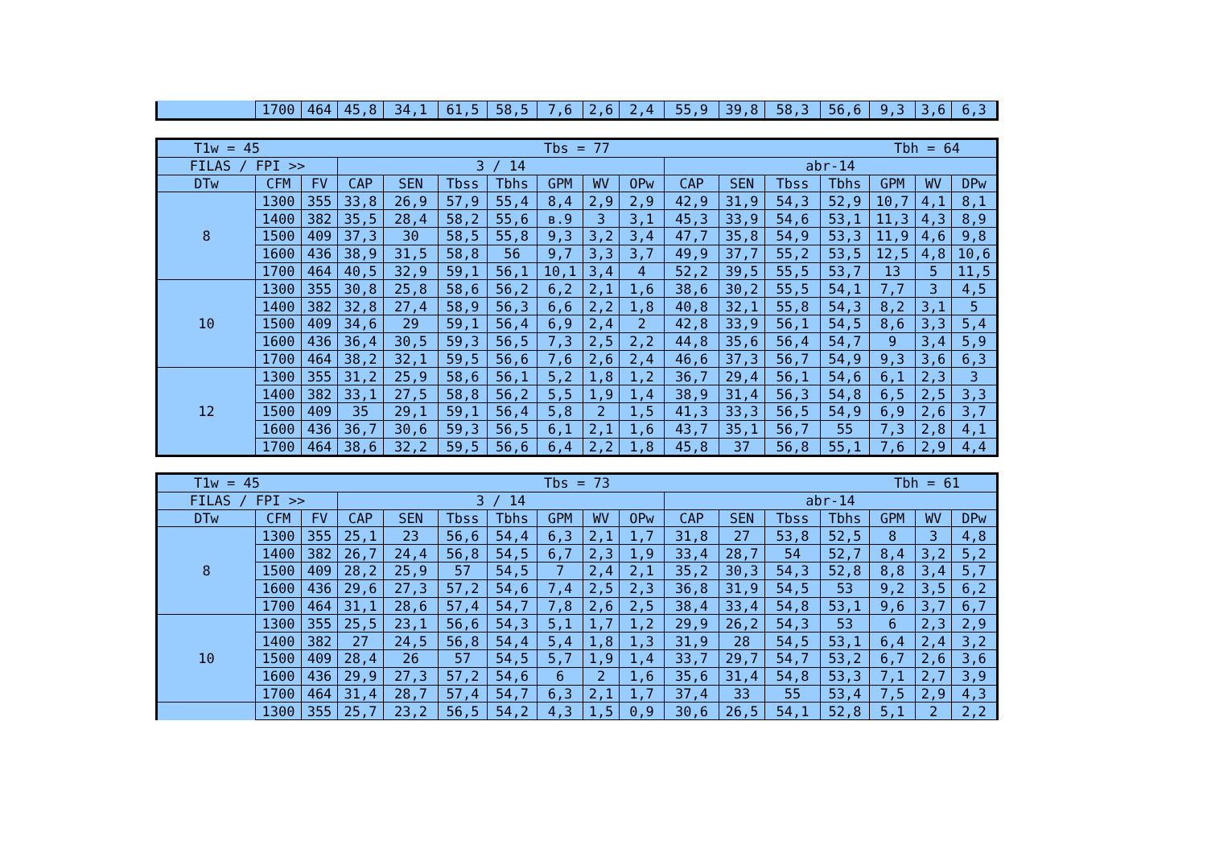| | 1700 | 464 | 45,8 | 34,1 | 61,5 | 58,5 | 7,6 | 2,6 | 2,4 | 55,9 | 39,8 | 58,3 | 56,6 | 9,3 | 3,6 | 6,3 |
| T1w = 45 Tbs = 77 Tbh = 64 | | | | | | | | | | | | | | | | |
| FILAS / FPI >> | | | 3 / 14 | | | | | | | abr-14 | | | | | | |
| DTw | CFM | FV | CAP | SEN | Tbss | Tbhs | GPM | WV | OPw | CAP | SEN | Tbss | Tbhs | GPM | WV | DPw |
| 8 | 1300 | 355 | 33,8 | 26,9 | 57,9 | 55,4 | 8,4 | 2,9 | 2,9 | 42,9 | 31,9 | 54,3 | 52,9 | 10,7 | 4,1 | 8,1 |
| | 1400 | 382 | 35,5 | 28,4 | 58,2 | 55,6 | в.9 | 3 | 3,1 | 45,3 | 33,9 | 54,6 | 53,1 | 11,3 | 4,3 | 8,9 |
| | 1500 | 409 | 37,3 | 30 | 58,5 | 55,8 | 9,3 | 3,2 | 3,4 | 47,7 | 35,8 | 54,9 | 53,3 | 11,9 | 4,6 | 9,8 |
| | 1600 | 436 | 38,9 | 31,5 | 58,8 | 56 | 9,7 | 3,3 | 3,7 | 49,9 | 37,7 | 55,2 | 53,5 | 12,5 | 4,8 | 10,6 |
| | 1700 | 464 | 40,5 | 32,9 | 59,1 | 56,1 | 10,1 | 3,4 | 4 | 52,2 | 39,5 | 55,5 | 53,7 | 13 | 5 | 11,5 |
| 10 | 1300 | 355 | 30,8 | 25,8 | 58,6 | 56,2 | 6,2 | 2,1 | 1,6 | 38,6 | 30,2 | 55,5 | 54,1 | 7,7 | 3 | 4,5 |
| | 1400 | 382 | 32,8 | 27,4 | 58,9 | 56,3 | 6,6 | 2,2 | 1,8 | 40,8 | 32,1 | 55,8 | 54,3 | 8,2 | 3,1 | 5 |
| | 1500 | 409 | 34,6 | 29 | 59,1 | 56,4 | 6,9 | 2,4 | 2 | 42,8 | 33,9 | 56,1 | 54,5 | 8,6 | 3,3 | 5,4 |
| | 1600 | 436 | 36,4 | 30,5 | 59,3 | 56,5 | 7,3 | 2,5 | 2,2 | 44,8 | 35,6 | 56,4 | 54,7 | 9 | 3,4 | 5,9 |
| | 1700 | 464 | 38,2 | 32,1 | 59,5 | 56,6 | 7,6 | 2,6 | 2,4 | 46,6 | 37,3 | 56,7 | 54,9 | 9,3 | 3,6 | 6,3 |
| 12 | 1300 | 355 | 31,2 | 25,9 | 58,6 | 56,1 | 5,2 | 1,8 | 1,2 | 36,7 | 29,4 | 56,1 | 54,6 | 6,1 | 2,3 | 3 |
| | 1400 | 382 | 33,1 | 27,5 | 58,8 | 56,2 | 5,5 | 1,9 | 1,4 | 38,9 | 31,4 | 56,3 | 54,8 | 6,5 | 2,5 | 3,3 |
| | 1500 | 409 | 35 | 29,1 | 59,1 | 56,4 | 5,8 | 2 | 1,5 | 41,3 | 33,3 | 56,5 | 54,9 | 6,9 | 2,6 | 3,7 |
| | 1600 | 436 | 36,7 | 30,6 | 59,3 | 56,5 | 6,1 | 2,1 | 1,6 | 43,7 | 35,1 | 56,7 | 55 | 7,3 | 2,8 | 4,1 |
| | 1700 | 464 | 38,6 | 32,2 | 59,5 | 56,6 | 6,4 | 2,2 | 1,8 | 45,8 | 37 | 56,8 | 55,1 | 7,6 | 2,9 | 4,4 |
| T1w = 45 Tbs = 73 Tbh = 61 | | | | | | | | | | | | | | | | |
| FILAS / FPI >> | | | 3 / 14 | | | | | | | abr-14 | | | | | | |
| DTw | CFM | FV | CAP | SEN | Tbss | Tbhs | GPM | WV | OPw | CAP | SEN | Tbss | Tbhs | GPM | WV | DPw |
| 8 | 1300 | 355 | 25,1 | 23 | 56,6 | 54,4 | 6,3 | 2,1 | 1,7 | 31,8 | 27 | 53,8 | 52,5 | 8 | 3 | 4,8 |
| | 1400 | 382 | 26,7 | 24,4 | 56,8 | 54,5 | 6,7 | 2,3 | 1,9 | 33,4 | 28,7 | 54 | 52,7 | 8,4 | 3,2 | 5,2 |
| | 1500 | 409 | 28,2 | 25,9 | 57 | 54,5 | 7 | 2,4 | 2,1 | 35,2 | 30,3 | 54,3 | 52,8 | 8,8 | 3,4 | 5,7 |
| | 1600 | 436 | 29,6 | 27,3 | 57,2 | 54,6 | 7,4 | 2,5 | 2,3 | 36,8 | 31,9 | 54,5 | 53 | 9,2 | 3,5 | 6,2 |
| | 1700 | 464 | 31,1 | 28,6 | 57,4 | 54,7 | 7,8 | 2,6 | 2,5 | 38,4 | 33,4 | 54,8 | 53,1 | 9,6 | 3,7 | 6,7 |
| 10 | 1300 | 355 | 25,5 | 23,1 | 56,6 | 54,3 | 5,1 | 1,7 | 1,2 | 29,9 | 26,2 | 54,3 | 53 | 6 | 2,3 | 2,9 |
| | 1400 | 382 | 27 | 24,5 | 56,8 | 54,4 | 5,4 | 1,8 | 1,3 | 31,9 | 28 | 54,5 | 53,1 | 6,4 | 2,4 | 3,2 |
| | 1500 | 409 | 28,4 | 26 | 57 | 54,5 | 5,7 | 1,9 | 1,4 | 33,7 | 29,7 | 54,7 | 53,2 | 6,7 | 2,6 | 3,6 |
| | 1600 | 436 | 29,9 | 27,3 | 57,2 | 54,6 | 6 | 2 | 1,6 | 35,6 | 31,4 | 54,8 | 53,3 | 7,1 | 2,7 | 3,9 |
| | 1700 | 464 | 31,4 | 28,7 | 57,4 | 54,7 | 6,3 | 2,1 | 1,7 | 37,4 | 33 | 55 | 53,4 | 7,5 | 2,9 | 4,3 |
| | 1300 | 355 | 25,7 | 23,2 | 56,5 | 54,2 | 4,3 | 1,5 | 0,9 | 30,6 | 26,5 | 54,1 | 52,8 | 5,1 | 2 | 2,2 |